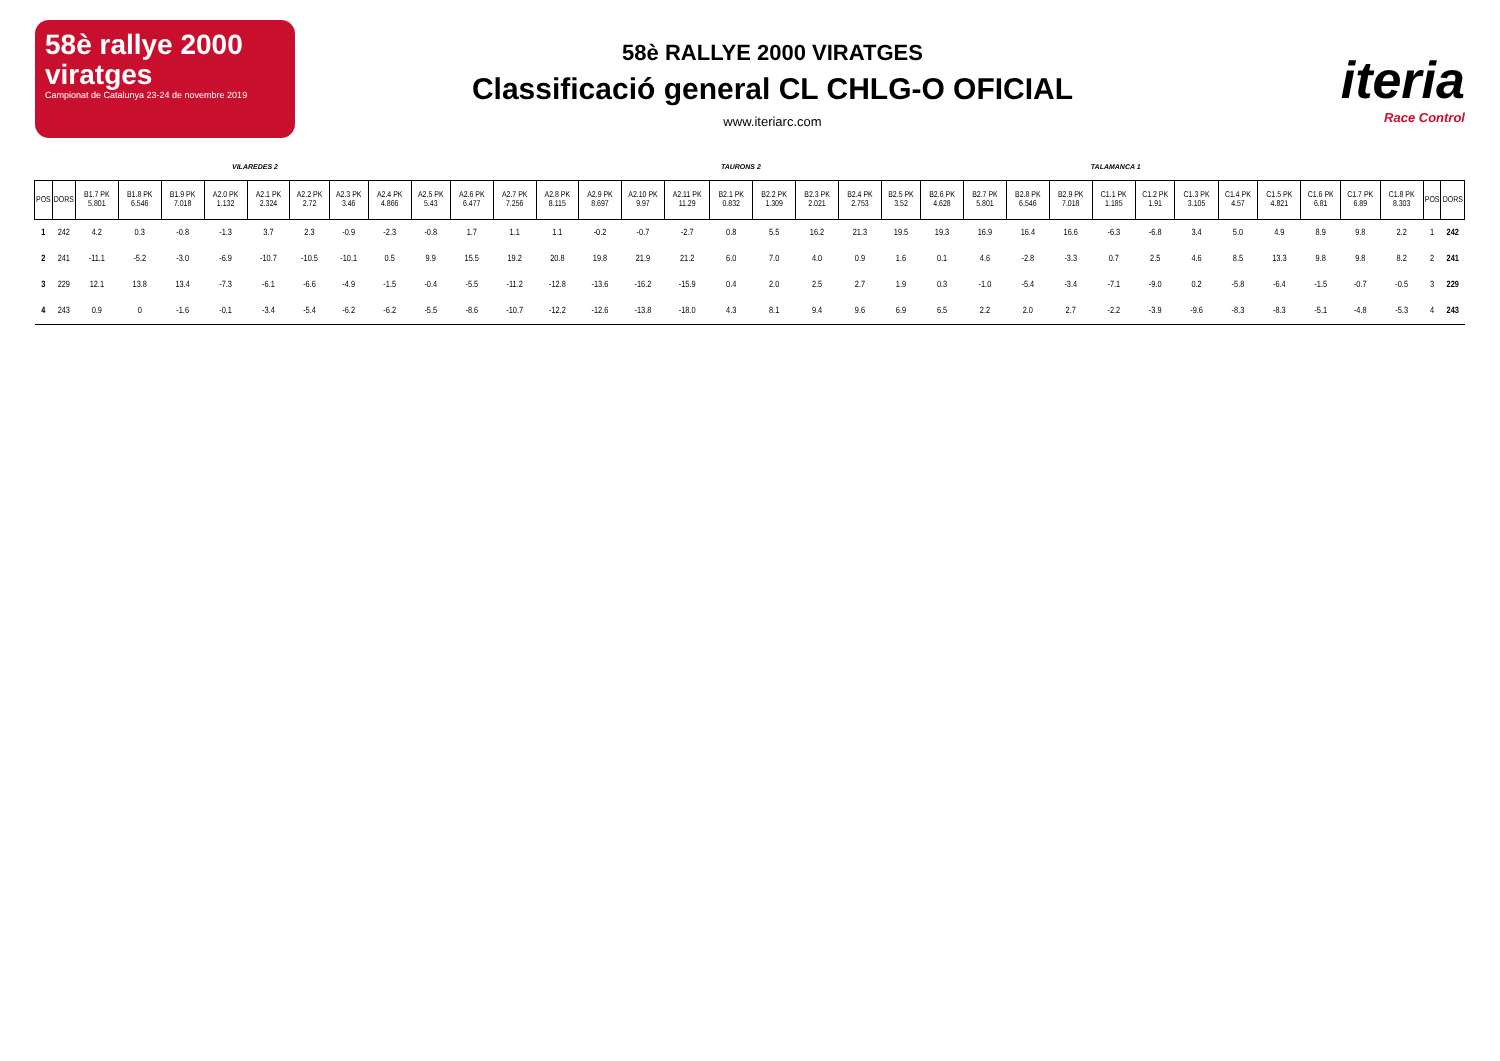58è rallye 2000 viratges
Campionat de Catalunya 23-24 de novembre 2019
58è RALLYE 2000 VIRATGES
Classificació general CL CHLG-O OFICIAL
www.iteriarc.com
iteria
Race Control
VILAREDES 2 TAURONS 2 TALAMANCA 1
| POS | DORS | B1.7 PK 5.801 | B1.8 PK 6.546 | B1.9 PK 7.018 | A2.0 PK 1.132 | A2.1 PK 2.324 | A2.2 PK 2.72 | A2.3 PK 3.46 | A2.4 PK 4.866 | A2.5 PK 5.43 | A2.6 PK 6.477 | A2.7 PK 7.256 | A2.8 PK 8.115 | A2.9 PK 8.697 | A2.10 PK 9.97 | A2.11 PK 11.29 | B2.1 PK 0.832 | B2.2 PK 1.309 | B2.3 PK 2.021 | B2.4 PK 2.753 | B2.5 PK 3.52 | B2.6 PK 4.628 | B2.7 PK 5.801 | B2.8 PK 6.546 | B2.9 PK 7.018 | C1.1 PK 1.185 | C1.2 PK 1.91 | C1.3 PK 3.105 | C1.4 PK 4.57 | C1.5 PK 4.821 | C1.6 PK 6.81 | C1.7 PK 6.89 | C1.8 PK 8.303 | POS | DORS |
| --- | --- | --- | --- | --- | --- | --- | --- | --- | --- | --- | --- | --- | --- | --- | --- | --- | --- | --- | --- | --- | --- | --- | --- | --- | --- | --- | --- | --- | --- | --- | --- | --- | --- | --- | --- |
| 1 | 242 | 4.2 | 0.3 | -0.8 | -1.3 | 3.7 | 2.3 | -0.9 | -2.3 | -0.8 | 1.7 | 1.1 | 1.1 | -0.2 | -0.7 | -2.7 | 0.8 | 5.5 | 16.2 | 21.3 | 19.5 | 19.3 | 16.9 | 16.4 | 16.6 | -6.3 | -6.8 | 3.4 | 5.0 | 4.9 | 8.9 | 9.8 | 2.2 | 1 | 242 |
| 2 | 241 | -11.1 | -5.2 | -3.0 | -6.9 | -10.7 | -10.5 | -10.1 | 0.5 | 9.9 | 15.5 | 19.2 | 20.8 | 19.8 | 21.9 | 21.2 | 6.0 | 7.0 | 4.0 | 0.9 | 1.6 | 0.1 | 4.6 | -2.8 | -3.3 | 0.7 | 2.5 | 4.6 | 8.5 | 13.3 | 9.8 | 9.8 | 8.2 | 2 | 241 |
| 3 | 229 | 12.1 | 13.8 | 13.4 | -7.3 | -6.1 | -6.6 | -4.9 | -1.5 | -0.4 | -5.5 | -11.2 | -12.8 | -13.6 | -16.2 | -15.9 | 0.4 | 2.0 | 2.5 | 2.7 | 1.9 | 0.3 | -1.0 | -5.4 | -3.4 | -7.1 | -9.0 | 0.2 | -5.8 | -6.4 | -1.5 | -0.7 | -0.5 | 3 | 229 |
| 4 | 243 | 0.9 | 0 | -1.6 | -0.1 | -3.4 | -5.4 | -6.2 | -6.2 | -5.5 | -8.6 | -10.7 | -12.2 | -12.6 | -13.8 | -18.0 | 4.3 | 8.1 | 9.4 | 9.6 | 6.9 | 6.5 | 2.2 | 2.0 | 2.7 | -2.2 | -3.9 | -9.6 | -8.3 | -8.3 | -5.1 | -4.8 | -5.3 | 4 | 243 |